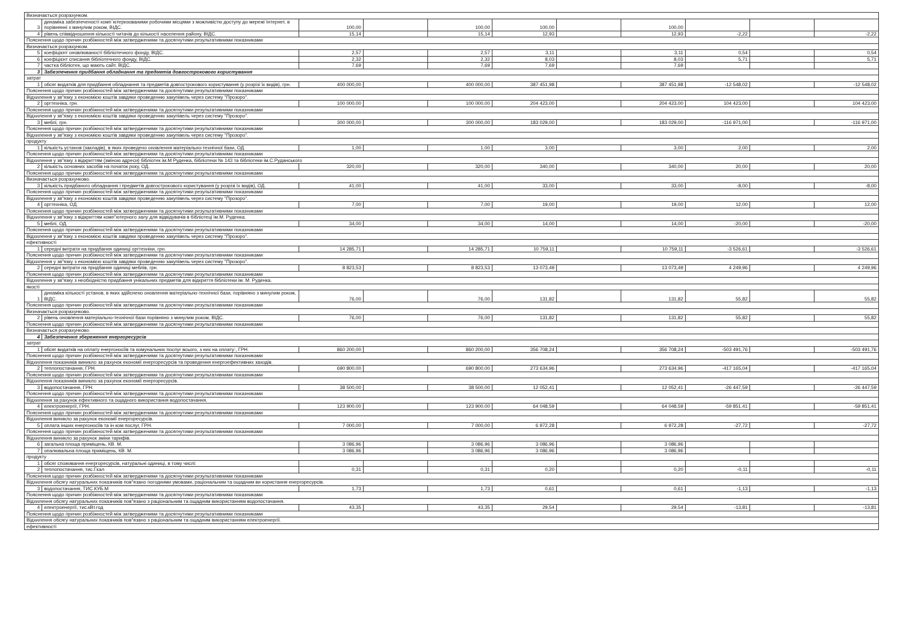| Визначається розрахунком. | | | | | | | | | | |
| 3 | динаміка забезпеченості комп`ютеризованими робочими місцями з можливістю доступу до мережі Інтернет, в порівнянні з минулим роком, ВІДС. | 100,00 | | 100,00 | 100,00 | | 100,00 | | | |
| 4 | рівень співвідношення кількості читачів до кількості населення району, ВІДС. | 15,14 | | 15,14 | 12,93 | | 12,93 | -2,22 | | -2,22 |
| Пояснення щодо причин розбіжностей між затвердженими та досягнутими результативними показниками | | | | | | | | | | |
| Визначається розрахунком. | | | | | | | | | | |
| 5 | коефіцієнт оновлюваності бібліотечного фонду, ВІДС. | 2,57 | | 2,57 | 3,11 | | 3,11 | 0,54 | | 0,54 |
| 6 | коефіцієнт списання бібліотечного фонду, ВІДС. | 2,32 | | 2,32 | 8,03 | | 8,03 | 5,71 | | 5,71 |
| 7 | частка бібліотек, що мають сайт, ВІДС. | 7,69 | | 7,69 | 7,69 | | 7,69 | | | |
| 3 | Забезпечення придбання обладнання та предметів довгострокового користування | | | | | | | | | |
| затрат | | | | | | | | | | |
| 1 | обсяг видатків для придбання обладнання та предметів довгострокового користування (у розрізі їх видів), грн. | 400 000,00 | | 400 000,00 | 387 451,98 | | 387 451,98 | -12 548,02 | | -12 548,02 |
| Пояснення щодо причин розбіжностей між затвердженими та досягнутими результативними показниками | | | | | | | | | | |
| Відхилення у зв"язку з економією коштів завдяки проведенню закупівель через систему "Прозоро". | | | | | | | | | | |
| 2 | оргтехніка, грн. | 100 000,00 | | 100 000,00 | 204 423,00 | | 204 423,00 | 104 423,00 | | 104 423,00 |
| Пояснення щодо причин розбіжностей між затвердженими та досягнутими результативними показниками | | | | | | | | | | |
| Відхилення у зв"язку з економією коштів завдяки проведенню закупівель через систему "Прозоро". | | | | | | | | | | |
| 3 | меблі, грн. | 300 000,00 | | 300 000,00 | 183 029,00 | | 183 029,00 | -116 971,00 | | -116 971,00 |
| Пояснення щодо причин розбіжностей між затвердженими та досягнутими результативними показниками | | | | | | | | | | |
| Відхилення у зв"язку з економією коштів завдяки проведенню закупівель через систему "Прозоро". | | | | | | | | | | |
| продукту | | | | | | | | | | |
| 1 | кількість установ (закладів), в яких проведено оновлення матеріально-технічної бази, ОД. | 1,00 | | 1,00 | 3,00 | | 3,00 | 2,00 | | 2,00 |
| Пояснення щодо причин розбіжностей між затвердженими та досягнутими результативними показниками | | | | | | | | | | |
| Відхилення у зв"язку з відкриттям (зміною адреси) бібліотек ім.М Руденка, бібліотеки № 143 та бібліотеки ім.С.Руданського | | | | | | | | | | |
| 2 | кількість основних засобів на початок року, ОД. | 320,00 | | 320,00 | 340,00 | | 340,00 | 20,00 | | 20,00 |
| Пояснення щодо причин розбіжностей між затвердженими та досягнутими результативними показниками | | | | | | | | | | |
| Визначається розрахунково. | | | | | | | | | | |
| 3 | кількість придбаного обладнання і предметів довгострокового користування (у розрізі їх видів), ОД. | 41,00 | | 41,00 | 33,00 | | 33,00 | -8,00 | | -8,00 |
| Пояснення щодо причин розбіжностей між затвердженими та досягнутими результативними показниками | | | | | | | | | | |
| Відхилення у зв"язку з економією коштів завдяки проведенню закупівель через систему "Прозоро". | | | | | | | | | | |
| 4 | оргтехніка, ОД. | 7,00 | | 7,00 | 19,00 | | 19,00 | 12,00 | | 12,00 |
| Пояснення щодо причин розбіжностей між затвердженими та досягнутими результативними показниками | | | | | | | | | | |
| Відхилення у зв"язку з відкриттям комп"ютерного залу для відвідувачів в бібліотеці ім.М. Руденка. | | | | | | | | | | |
| 5 | меблі, ОД. | 34,00 | | 34,00 | 14,00 | | 14,00 | -20,00 | | -20,00 |
| Пояснення щодо причин розбіжностей між затвердженими та досягнутими результативними показниками | | | | | | | | | | |
| Відхилення у зв"язку з економією коштів завдяки проведенню закупівель через систему "Прозоро". | | | | | | | | | | |
| ефективності | | | | | | | | | | |
| 1 | середні витрати на придбання одиниці оргтехніки, грн. | 14 285,71 | | 14 285,71 | 10 759,11 | | 10 759,11 | -3 526,61 | | -3 526,61 |
| Пояснення щодо причин розбіжностей між затвердженими та досягнутими результативними показниками | | | | | | | | | | |
| Відхилення у зв"язку з економією коштів завдяки проведенню закупівель через систему "Прозоро". | | | | | | | | | | |
| 2 | середні витрати на придбання одиниці меблів, грн. | 8 823,53 | | 8 823,53 | 13 073,49 | | 13 073,49 | 4 249,96 | | 4 249,96 |
| Пояснення щодо причин розбіжностей між затвердженими та досягнутими результативними показниками | | | | | | | | | | |
| Відхилення у зв"язку з необхідністю придбання унікальних предметів для відкриття бібліотеки ім. М. Руденка. | | | | | | | | | | |
| якості | | | | | | | | | | |
| 1 | динаміка кількості установ, в яких здійснено оновлення матеріально-технічної бази, порівняно з минулим роком, ВІДС. | 76,00 | | 76,00 | 131,82 | | 131,82 | 55,82 | | 55,82 |
| Пояснення щодо причин розбіжностей між затвердженими та досягнутими результативними показниками | | | | | | | | | | |
| Визначається розрахунково. | | | | | | | | | | |
| 2 | рівень оновлення матеріально-технічної бази порівняно з минулим роком, ВІДС. | 76,00 | | 76,00 | 131,82 | | 131,82 | 55,82 | | 55,82 |
| Пояснення щодо причин розбіжностей між затвердженими та досягнутими результативними показниками | | | | | | | | | | |
| Визначається розрахунково. | | | | | | | | | | |
| 4 | Забезпечення збереження енергоресурсів | | | | | | | | | |
| затрат | | | | | | | | | | |
| 1 | обсяг видатків на оплату енергоносіїв та комунальних послуг всього, з них на оплату:, ГРН. | 860 200,00 | | 860 200,00 | 356 708,24 | | 356 708,24 | -503 491,76 | | -503 491,76 |
| Пояснення щодо причин розбіжностей між затвердженими та досягнутими результативними показниками | | | | | | | | | | |
| Відхилення показників виникло за рахунок економії енергоресурсів та проведення енергоефективних заходів. | | | | | | | | | | |
| 2 | теплопостачання, ГРН. | 690 800,00 | | 690 800,00 | 273 634,96 | | 273 634,96 | -417 165,04 | | -417 165,04 |
| Пояснення щодо причин розбіжностей між затвердженими та досягнутими результативними показниками | | | | | | | | | | |
| Відхилення показників виникло за рахунок економії енергоресурсів. | | | | | | | | | | |
| 3 | водопостачання, ГРН. | 38 500,00 | | 38 500,00 | 12 052,41 | | 12 052,41 | -26 447,59 | | -26 447,59 |
| Пояснення щодо причин розбіжностей між затвердженими та досягнутими результативними показниками | | | | | | | | | | |
| Відхилення за рахунок ефективного та ощадного використання водопостачання. | | | | | | | | | | |
| 4 | електроенергії, ГРН. | 123 900,00 | | 123 900,00 | 64 048,59 | | 64 048,59 | -59 851,41 | | -59 851,41 |
| Пояснення щодо причин розбіжностей між затвердженими та досягнутими результативними показниками | | | | | | | | | | |
| Відхилення виникло за рахунок економії енергоресурсів. | | | | | | | | | | |
| 5 | оплата інших енергоносіїв та ін ком послуг, ГРН. | 7 000,00 | | 7 000,00 | 6 972,28 | | 6 972,28 | -27,72 | | -27,72 |
| Пояснення щодо причин розбіжностей між затвердженими та досягнутими результативними показниками | | | | | | | | | | |
| Відхилення виникло за рахунок зміни тарифів. | | | | | | | | | | |
| 6 | загальна площа приміщень, КВ. М. | 3 086,96 | | 3 086,96 | 3 086,96 | | 3 086,96 | | | |
| 7 | опалювальна площа приміщень, КВ. М. | 3 086,96 | | 3 086,96 | 3 086,96 | | 3 086,96 | | | |
| продукту | | | | | | | | | | |
| 1 | обсяг споживання енергоресурсів, натуральні одиниці, в тому числі: | | | | | | | | | |
| 2 | теплопостачання, тис.Гкал | 0,31 | | 0,31 | 0,20 | | 0,20 | -0,11 | | -0,11 |
| Пояснення щодо причин розбіжностей між затвердженими та досягнутими результативними показниками | | | | | | | | | | |
| Відхилення обсягу натуральних показників пов"язано погодними умовами, раціональним та ощадним ви користання енергоресурсів. | | | | | | | | | | |
| 3 | водопостачання, ТИС.КУБ.М | 1,73 | | 1,73 | 0,61 | | 0,61 | -1,13 | | -1,13 |
| Пояснення щодо причин розбіжностей між затвердженими та досягнутими результативними показниками | | | | | | | | | | |
| Відхилення обсягу натуральних показників пов"язано з раціональним та ощадним використанням водопостачання. | | | | | | | | | | |
| 4 | електроенергії, тис.кВт.год | 43,35 | | 43,35 | 29,54 | | 29,54 | -13,81 | | -13,81 |
| Пояснення щодо причин розбіжностей між затвердженими та досягнутими результативними показниками | | | | | | | | | | |
| Відхилення обсягу натуральних показників пов"язано з раціональним та ощадним використанням електроенергії. | | | | | | | | | | |
| ефективності | | | | | | | | | | |